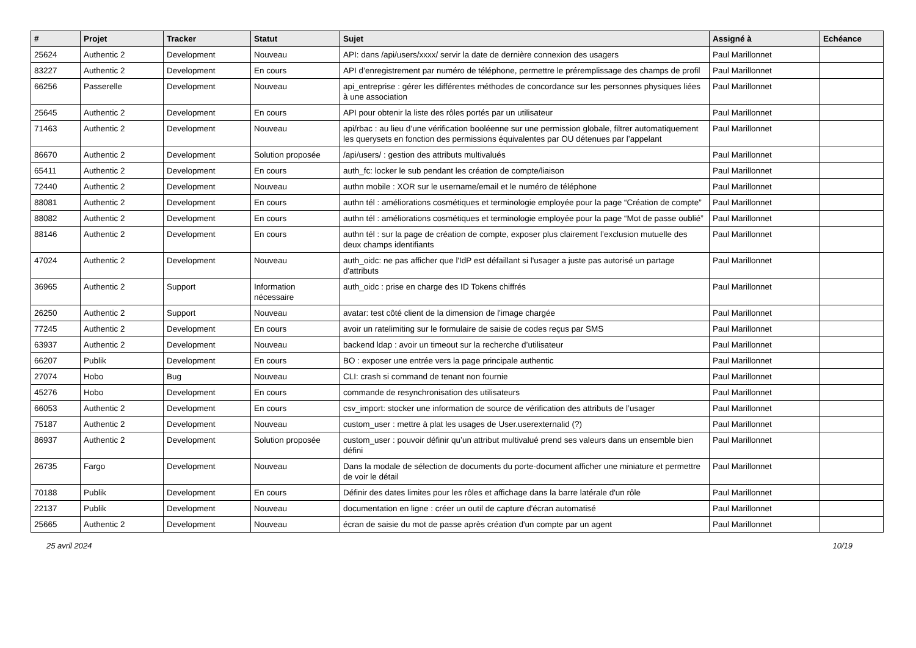| # | Projet | Tracker | Statut | Sujet | Assigné à | Echéance |
| --- | --- | --- | --- | --- | --- | --- |
| 25624 | Authentic 2 | Development | Nouveau | API: dans /api/users/xxxx/ servir la date de dernière connexion des usagers | Paul Marillonnet | |
| 83227 | Authentic 2 | Development | En cours | API d’enregistrement par numéro de téléphone, permettre le préremplissage des champs de profil | Paul Marillonnet | |
| 66256 | Passerelle | Development | Nouveau | api_entreprise : gérer les différentes méthodes de concordance sur les personnes physiques liées à une association | Paul Marillonnet | |
| 25645 | Authentic 2 | Development | En cours | API pour obtenir la liste des rôles portés par un utilisateur | Paul Marillonnet | |
| 71463 | Authentic 2 | Development | Nouveau | api/rbac : au lieu d’une vérification booléenne sur une permission globale, filtrer automatiquement les querysets en fonction des permissions équivalentes par OU détenues par l’appelant | Paul Marillonnet | |
| 86670 | Authentic 2 | Development | Solution proposée | /api/users/ : gestion des attributs multivalués | Paul Marillonnet | |
| 65411 | Authentic 2 | Development | En cours | auth_fc: locker le sub pendant les création de compte/liaison | Paul Marillonnet | |
| 72440 | Authentic 2 | Development | Nouveau | authn mobile : XOR sur le username/email et le numéro de téléphone | Paul Marillonnet | |
| 88081 | Authentic 2 | Development | En cours | authn tél : améliorations cosmétiques et terminologie employée pour la page “Création de compte” | Paul Marillonnet | |
| 88082 | Authentic 2 | Development | En cours | authn tél : améliorations cosmétiques et terminologie employée pour la page “Mot de passe oublié” | Paul Marillonnet | |
| 88146 | Authentic 2 | Development | En cours | authn tél : sur la page de création de compte, exposer plus clairement l’exclusion mutuelle des deux champs identifiants | Paul Marillonnet | |
| 47024 | Authentic 2 | Development | Nouveau | auth_oidc: ne pas afficher que l'IdP est défaillant si l'usager a juste pas autorisé un partage d'attributs | Paul Marillonnet | |
| 36965 | Authentic 2 | Support | Information nécessaire | auth_oidc : prise en charge des ID Tokens chiffrés | Paul Marillonnet | |
| 26250 | Authentic 2 | Support | Nouveau | avatar: test côté client de la dimension de l'image chargée | Paul Marillonnet | |
| 77245 | Authentic 2 | Development | En cours | avoir un ratelimiting sur le formulaire de saisie de codes reçus par SMS | Paul Marillonnet | |
| 63937 | Authentic 2 | Development | Nouveau | backend ldap : avoir un timeout sur la recherche d’utilisateur | Paul Marillonnet | |
| 66207 | Publik | Development | En cours | BO : exposer une entrée vers la page principale authentic | Paul Marillonnet | |
| 27074 | Hobo | Bug | Nouveau | CLI: crash si command de tenant non fournie | Paul Marillonnet | |
| 45276 | Hobo | Development | En cours | commande de resynchronisation des utilisateurs | Paul Marillonnet | |
| 66053 | Authentic 2 | Development | En cours | csv_import: stocker une information de source de vérification des attributs de l’usager | Paul Marillonnet | |
| 75187 | Authentic 2 | Development | Nouveau | custom_user : mettre à plat les usages de User.userexternalid (?) | Paul Marillonnet | |
| 86937 | Authentic 2 | Development | Solution proposée | custom_user : pouvoir définir qu’un attribut multivalué prend ses valeurs dans un ensemble bien défini | Paul Marillonnet | |
| 26735 | Fargo | Development | Nouveau | Dans la modale de sélection de documents du porte-document afficher une miniature et permettre de voir le détail | Paul Marillonnet | |
| 70188 | Publik | Development | En cours | Définir des dates limites pour les rôles et affichage dans la barre latérale d'un rôle | Paul Marillonnet | |
| 22137 | Publik | Development | Nouveau | documentation en ligne : créer un outil de capture d'écran automatisé | Paul Marillonnet | |
| 25665 | Authentic 2 | Development | Nouveau | écran de saisie du mot de passe après création d'un compte par un agent | Paul Marillonnet | |
25 avril 2024 10/19